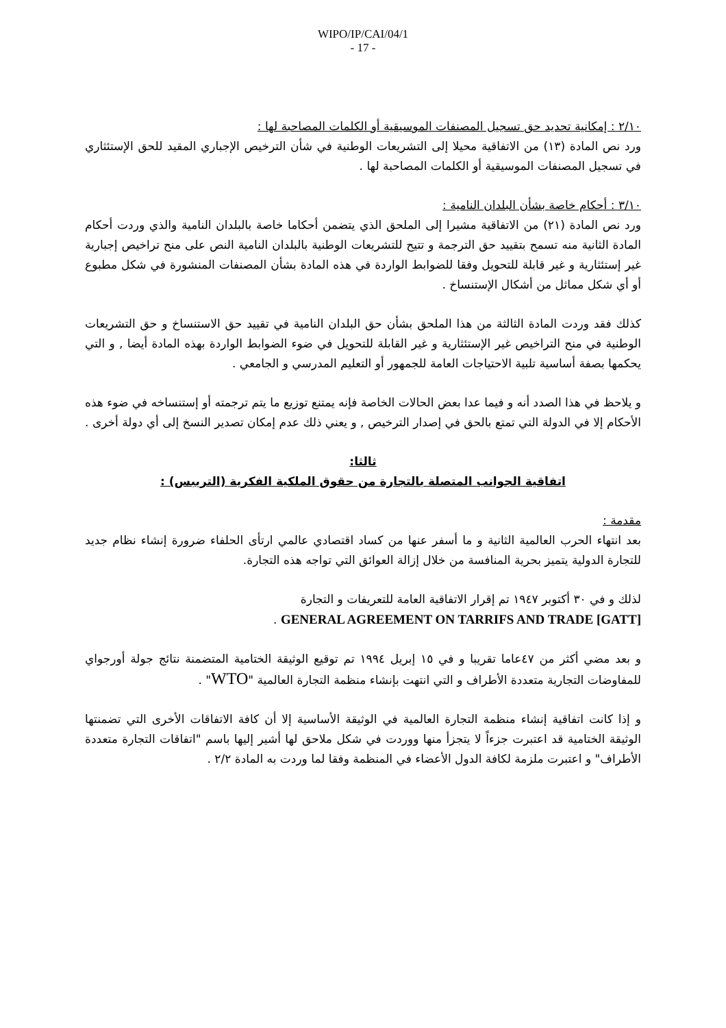WIPO/IP/CAI/04/1
- 17 -
٢/١٠ : إمكانية تحديد حق تسجيل المصنفات الموسيقية أو الكلمات المصاحبة لها :
ورد نص المادة (١٣) من الاتفاقية محيلا إلى التشريعات الوطنية في شأن الترخيص الإجباري المقيد للحق الإستئثاري في تسجيل المصنفات الموسيقية أو الكلمات المصاحبة لها .
٣/١٠ : أحكام خاصة بشأن البلدان النامية :
ورد نص المادة (٢١) من الاتفاقية مشيرا إلى الملحق الذي يتضمن أحكاما خاصة بالبلدان النامية والذي وردت أحكام المادة الثانية منه تسمح بتقييد حق الترجمة و تتيح للتشريعات الوطنية بالبلدان النامية النص على منح تراخيص إجبارية غير إستئثارية و غير قابلة للتحويل وفقا للضوابط الواردة في هذه المادة بشأن المصنفات المنشورة في شكل مطبوع أو أي شكل مماثل من أشكال الإستنساخ .
كذلك فقد وردت المادة الثالثة من هذا الملحق بشأن حق البلدان النامية في تقييد حق الاستنساخ و حق التشريعات الوطنية في منح التراخيص غير الإستئثارية و غير القابلة للتحويل في ضوء الضوابط الواردة بهذه المادة أيضا , و التي يحكمها بصفة أساسية تلبية الاحتياجات العامة للجمهور أو التعليم المدرسي و الجامعي .
و يلاحظ في هذا الصدد أنه و فيما عدا بعض الحالات الخاصة فإنه يمتنع توزيع ما يتم ترجمته أو إستنساخه في ضوء هذه الأحكام إلا في الدولة التي تمتع بالحق في إصدار الترخيص , و يعني ذلك عدم إمكان تصدير النسخ إلى أي دولة أخرى .
ثالثا:
اتفاقية الجوانب المتصلة بالتجارة من حقوق الملكية الفكرية (التريبس) :
مقدمة :
بعد انتهاء الحرب العالمية الثانية و ما أسفر عنها من كساد اقتصادي عالمي ارتأى الحلفاء ضرورة إنشاء نظام جديد للتجارة الدولية يتميز بحرية المنافسة من خلال إزالة العوائق التي تواجه هذه التجارة.
لذلك و في ٣٠ أكتوبر ١٩٤٧ تم إقرار الاتفاقية العامة للتعريفات و التجارة
GENERAL AGREEMENT ON TARRIFS AND TRADE [GATT] .
و بعد مضي أكثر من ٤٧عاما تقريبا و في ١٥ إبريل ١٩٩٤ تم توقيع الوثيقة الختامية المتضمنة نتائج جولة أورجواي للمفاوضات التجارية متعددة الأطراف و التي انتهت بإنشاء منظمة التجارة العالمية "WTO" .
و إذا كانت اتفاقية إنشاء منظمة التجارة العالمية في الوثيقة الأساسية إلا أن كافة الاتفاقات الأخرى التي تضمنتها الوثيقة الختامية قد اعتبرت جزءاً لا يتجزأ منها ووردت في شكل ملاحق لها أشير إليها باسم "اتفاقات التجارة متعددة الأطراف" و اعتبرت ملزمة لكافة الدول الأعضاء في المنظمة وفقا لما وردت به المادة ٢/٢ .